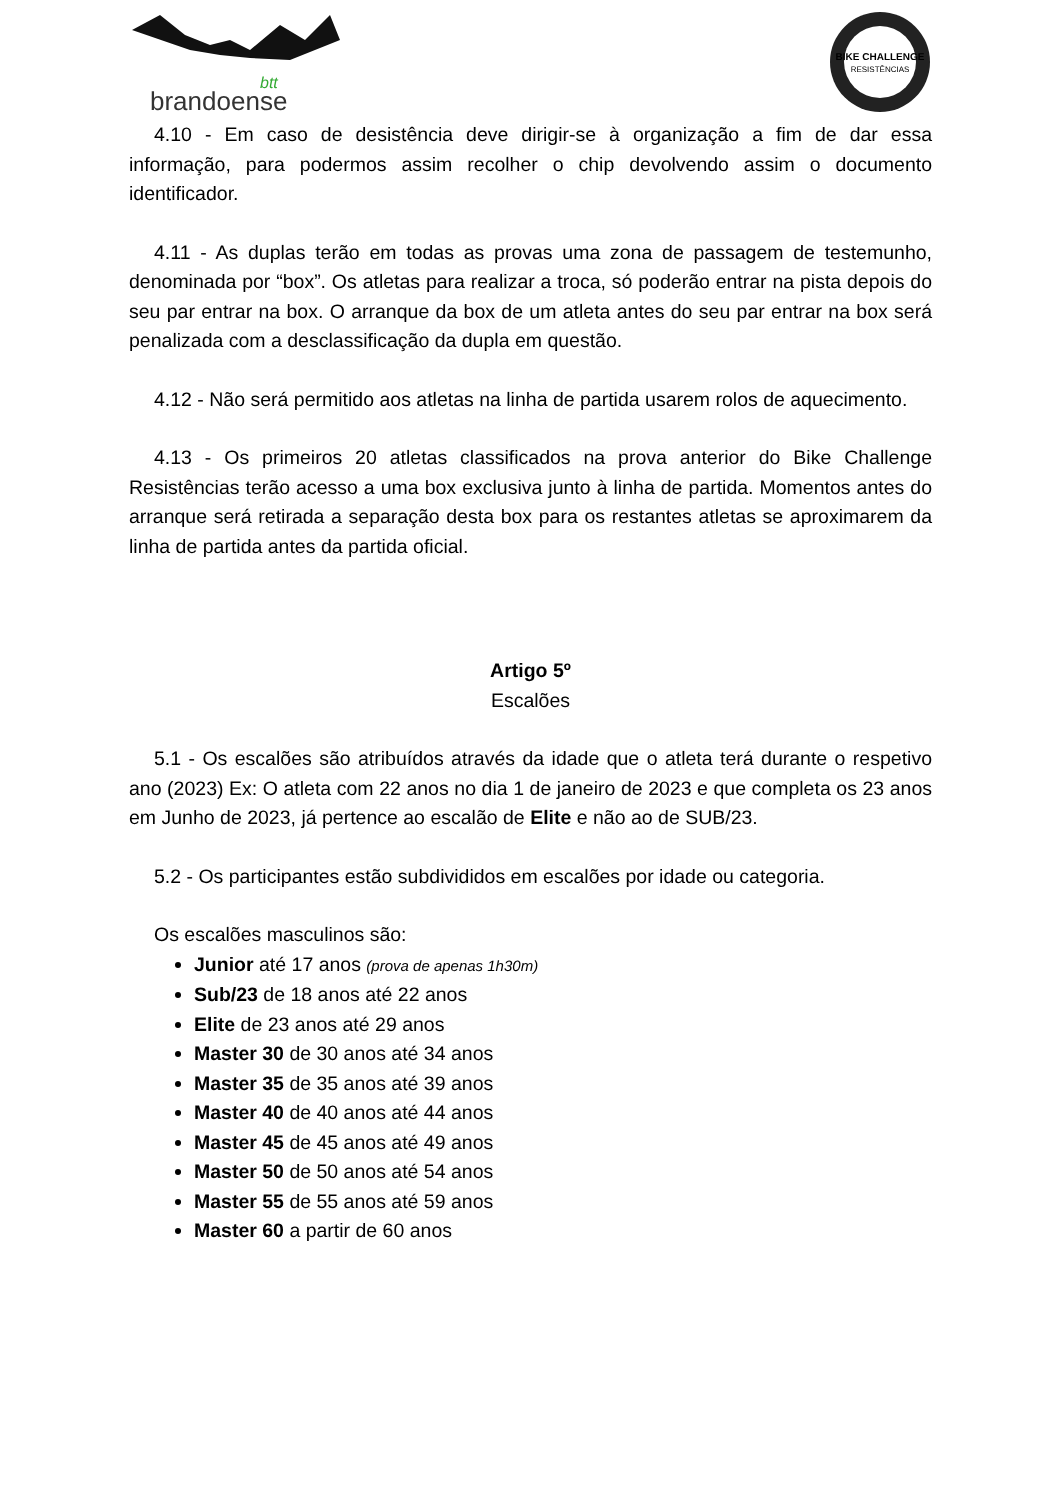brandoense
btt
BIKE CHALLENGE
RESISTÊNCIAS
4.10 - Em caso de desistência deve dirigir-se à organização a fim de dar essa informação, para podermos assim recolher o chip devolvendo assim o documento identificador.
4.11 - As duplas terão em todas as provas uma zona de passagem de testemunho, denominada por “box”. Os atletas para realizar a troca, só poderão entrar na pista depois do seu par entrar na box. O arranque da box de um atleta antes do seu par entrar na box será penalizada com a desclassificação da dupla em questão.
4.12 - Não será permitido aos atletas na linha de partida usarem rolos de aquecimento.
4.13 - Os primeiros 20 atletas classificados na prova anterior do Bike Challenge Resistências terão acesso a uma box exclusiva junto à linha de partida. Momentos antes do arranque será retirada a separação desta box para os restantes atletas se aproximarem da linha de partida antes da partida oficial.
Artigo 5º
Escalões
5.1 - Os escalões são atribuídos através da idade que o atleta terá durante o respetivo ano (2023) Ex: O atleta com 22 anos no dia 1 de janeiro de 2023 e que completa os 23 anos em Junho de 2023, já pertence ao escalão de Elite e não ao de SUB/23.
5.2 - Os participantes estão subdivididos em escalões por idade ou categoria.
Os escalões masculinos são:
Junior até 17 anos (prova de apenas 1h30m)
Sub/23 de 18 anos até 22 anos
Elite de 23 anos até 29 anos
Master 30 de 30 anos até 34 anos
Master 35 de 35 anos até 39 anos
Master 40 de 40 anos até 44 anos
Master 45 de 45 anos até 49 anos
Master 50 de 50 anos até 54 anos
Master 55 de 55 anos até 59 anos
Master 60 a partir de 60 anos